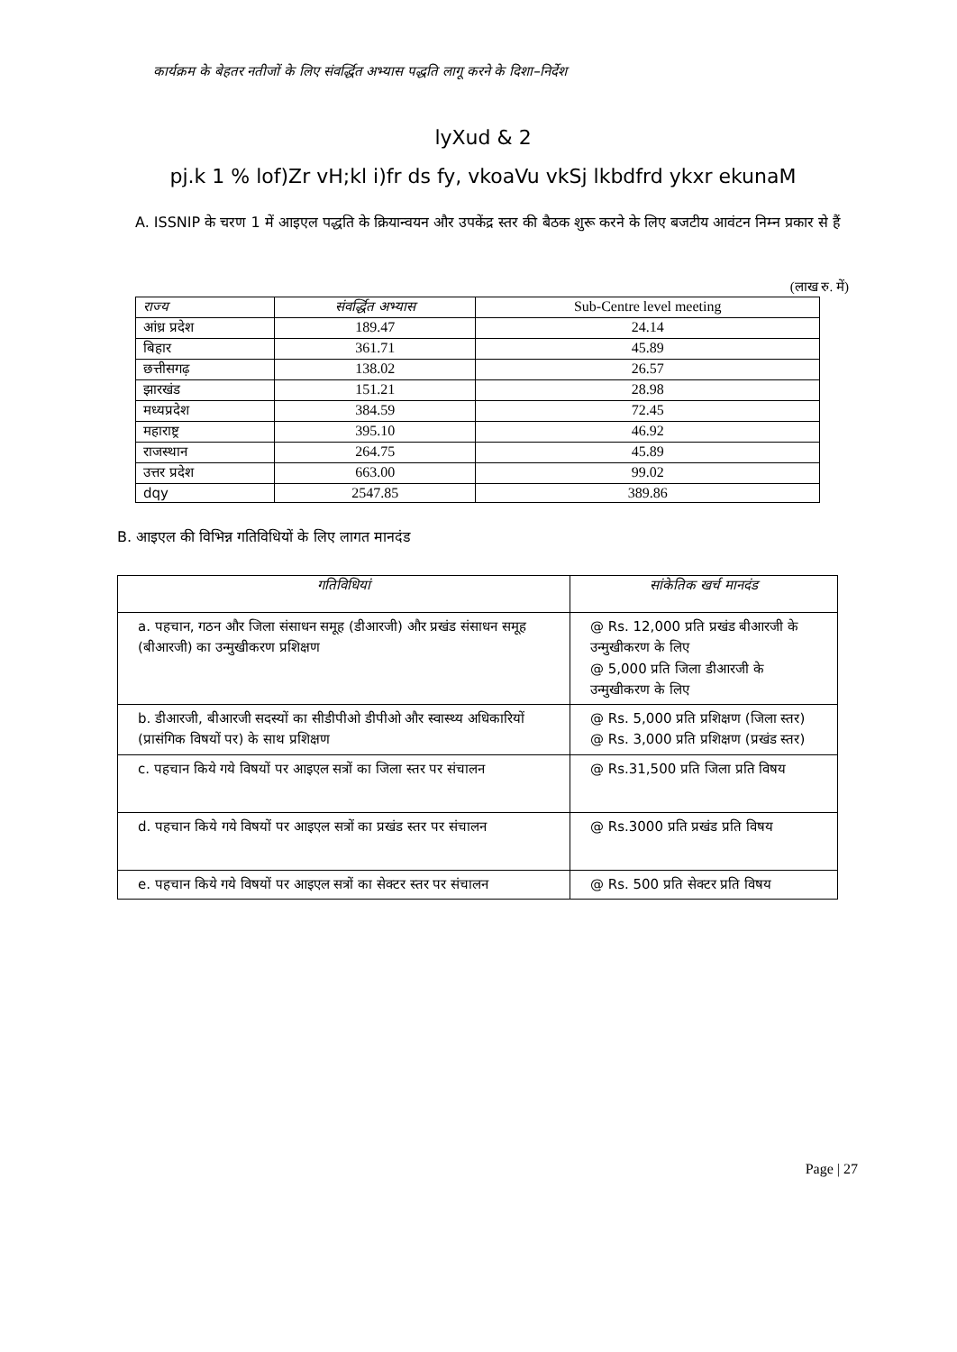कार्यक्रम के बेहतर नतीजों के लिए संवर्द्धित अभ्यास पद्धति लागू करने के दिशा–निर्देश
lyXud & 2
pj.k 1 % lof)Zr vH;kl i)fr ds fy, vkoaVu vkSj lkbdfrd ykxr ekunaM
A. ISSNIP के चरण 1 में आइएल पद्धति के क्रियान्वयन और उपकेंद्र स्तर की बैठक शुरू करने के लिए बजटीय आवंटन निम्न प्रकार से हैं
(लाख रु. में)
| राज्य | संवर्द्धित अभ्यास | Sub-Centre level meeting |
| आंध्र प्रदेश | 189.47 | 24.14 |
| बिहार | 361.71 | 45.89 |
| छत्तीसगढ़ | 138.02 | 26.57 |
| झारखंड | 151.21 | 28.98 |
| मध्यप्रदेश | 384.59 | 72.45 |
| महाराष्ट्र | 395.10 | 46.92 |
| राजस्थान | 264.75 | 45.89 |
| उत्तर प्रदेश | 663.00 | 99.02 |
| dqy | 2547.85 | 389.86 |
B. आइएल की विभिन्न गतिविधियों के लिए लागत मानदंड
| गतिविधियां | सांकेतिक खर्च मानदंड |
| --- | --- |
| a. पहचान, गठन और जिला संसाधन समूह (डीआरजी) और प्रखंड संसाधन समूह (बीआरजी) का उन्मुखीकरण प्रशिक्षण | @ Rs. 12,000 प्रति प्रखंड बीआरजी के उन्मुखीकरण के लिए @ 5,000 प्रति जिला डीआरजी के उन्मुखीकरण के लिए |
| b. डीआरजी, बीआरजी सदस्यों का सीडीपीओ डीपीओ और स्वास्थ्य अधिकारियों (प्रासंगिक विषयों पर) के साथ प्रशिक्षण | @ Rs. 5,000 प्रति प्रशिक्षण (जिला स्तर) @ Rs. 3,000 प्रति प्रशिक्षण (प्रखंड स्तर) |
| c. पहचान किये गये विषयों पर आइएल सत्रों का जिला स्तर पर संचालन | @ Rs.31,500 प्रति जिला प्रति विषय |
| d. पहचान किये गये विषयों पर आइएल सत्रों का प्रखंड स्तर पर संचालन | @ Rs.3000 प्रति प्रखंड प्रति विषय |
| e. पहचान किये गये विषयों पर आइएल सत्रों का सेक्टर स्तर पर संचालन | @ Rs. 500 प्रति सेक्टर प्रति विषय |
Page | 27